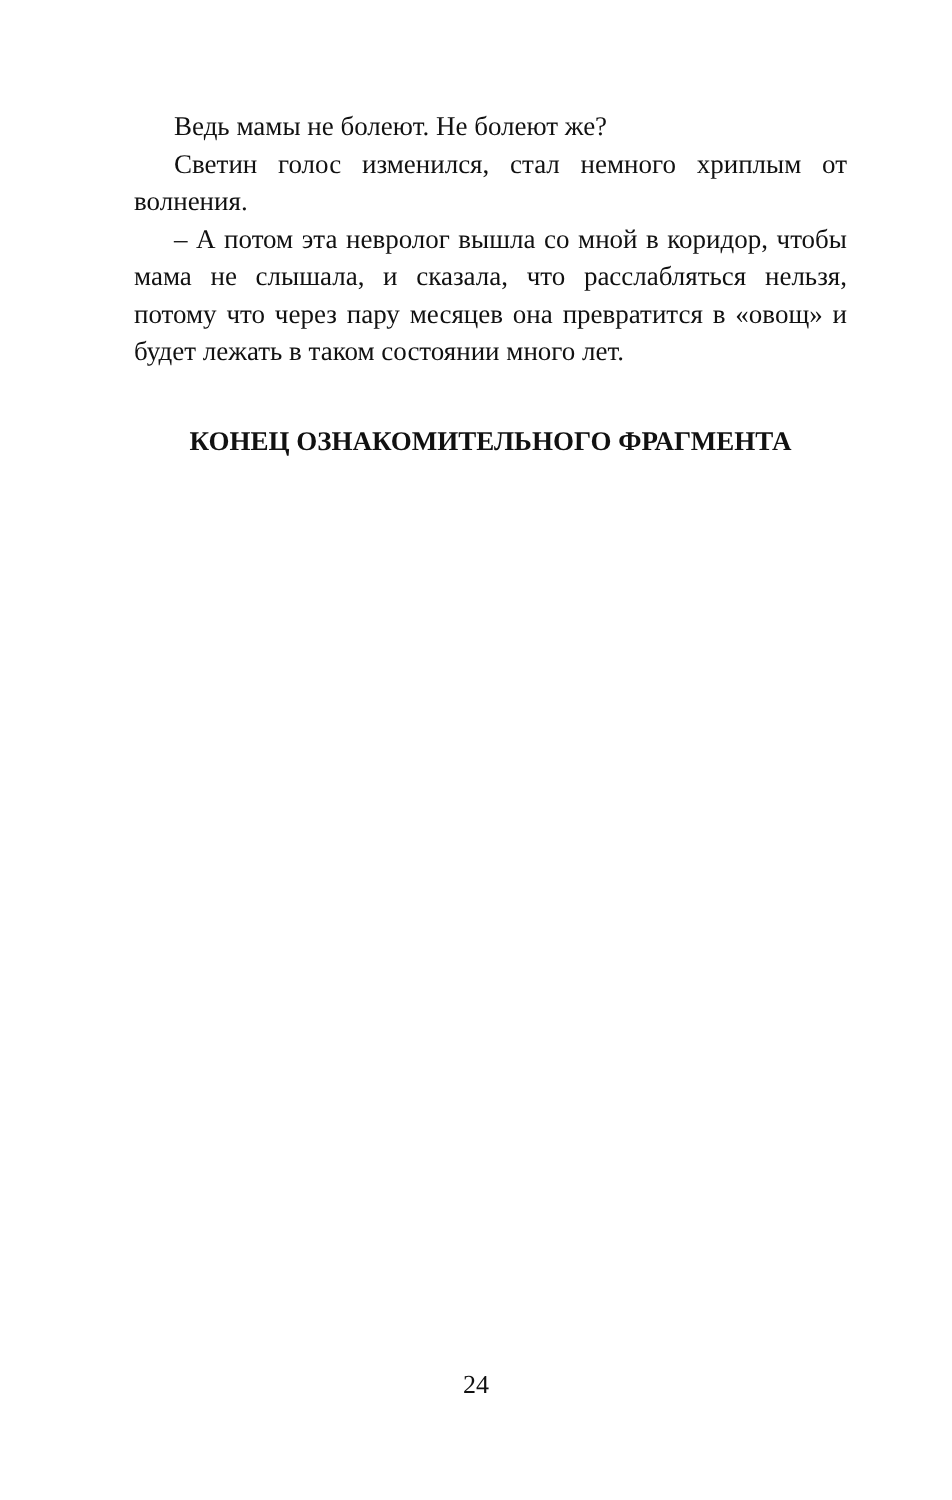Ведь мамы не болеют. Не болеют же?
Светин голос изменился, стал немного хриплым от волнения.
– А потом эта невролог вышла со мной в коридор, чтобы мама не слышала, и сказала, что расслаблять­ся нельзя, потому что через пару месяцев она пре­вратится в «овощ» и будет лежать в таком состоянии много лет.
КОНЕЦ ОЗНАКОМИТЕЛЬНОГО ФРАГМЕНТА
24